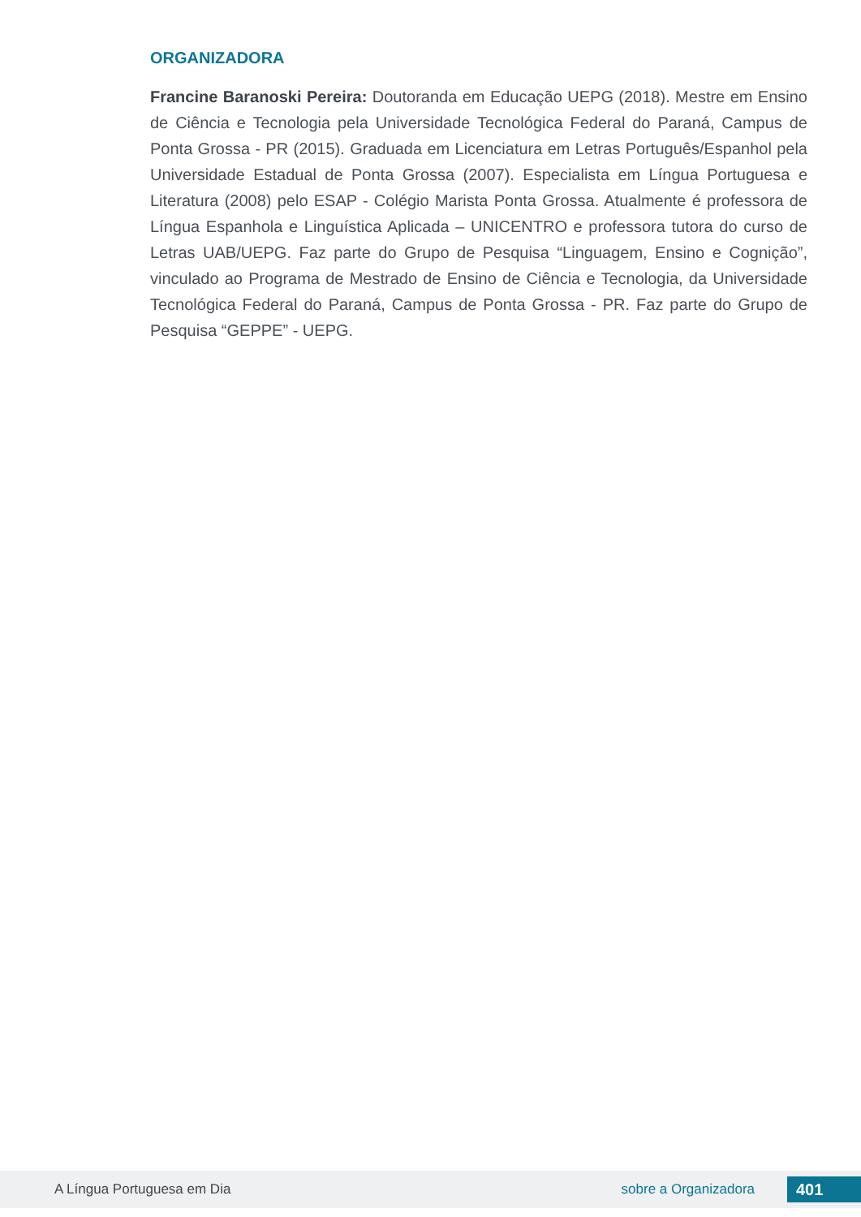ORGANIZADORA
Francine Baranoski Pereira: Doutoranda em Educação UEPG (2018). Mestre em Ensino de Ciência e Tecnologia pela Universidade Tecnológica Federal do Paraná, Campus de Ponta Grossa - PR (2015). Graduada em Licenciatura em Letras Português/Espanhol pela Universidade Estadual de Ponta Grossa (2007). Especialista em Língua Portuguesa e Literatura (2008) pelo ESAP - Colégio Marista Ponta Grossa. Atualmente é professora de Língua Espanhola e Linguística Aplicada – UNICENTRO e professora tutora do curso de Letras UAB/UEPG. Faz parte do Grupo de Pesquisa “Linguagem, Ensino e Cognição”, vinculado ao Programa de Mestrado de Ensino de Ciência e Tecnologia, da Universidade Tecnológica Federal do Paraná, Campus de Ponta Grossa - PR. Faz parte do Grupo de Pesquisa “GEPPE” - UEPG.
A Língua Portuguesa em Dia sobre a Organizadora 401